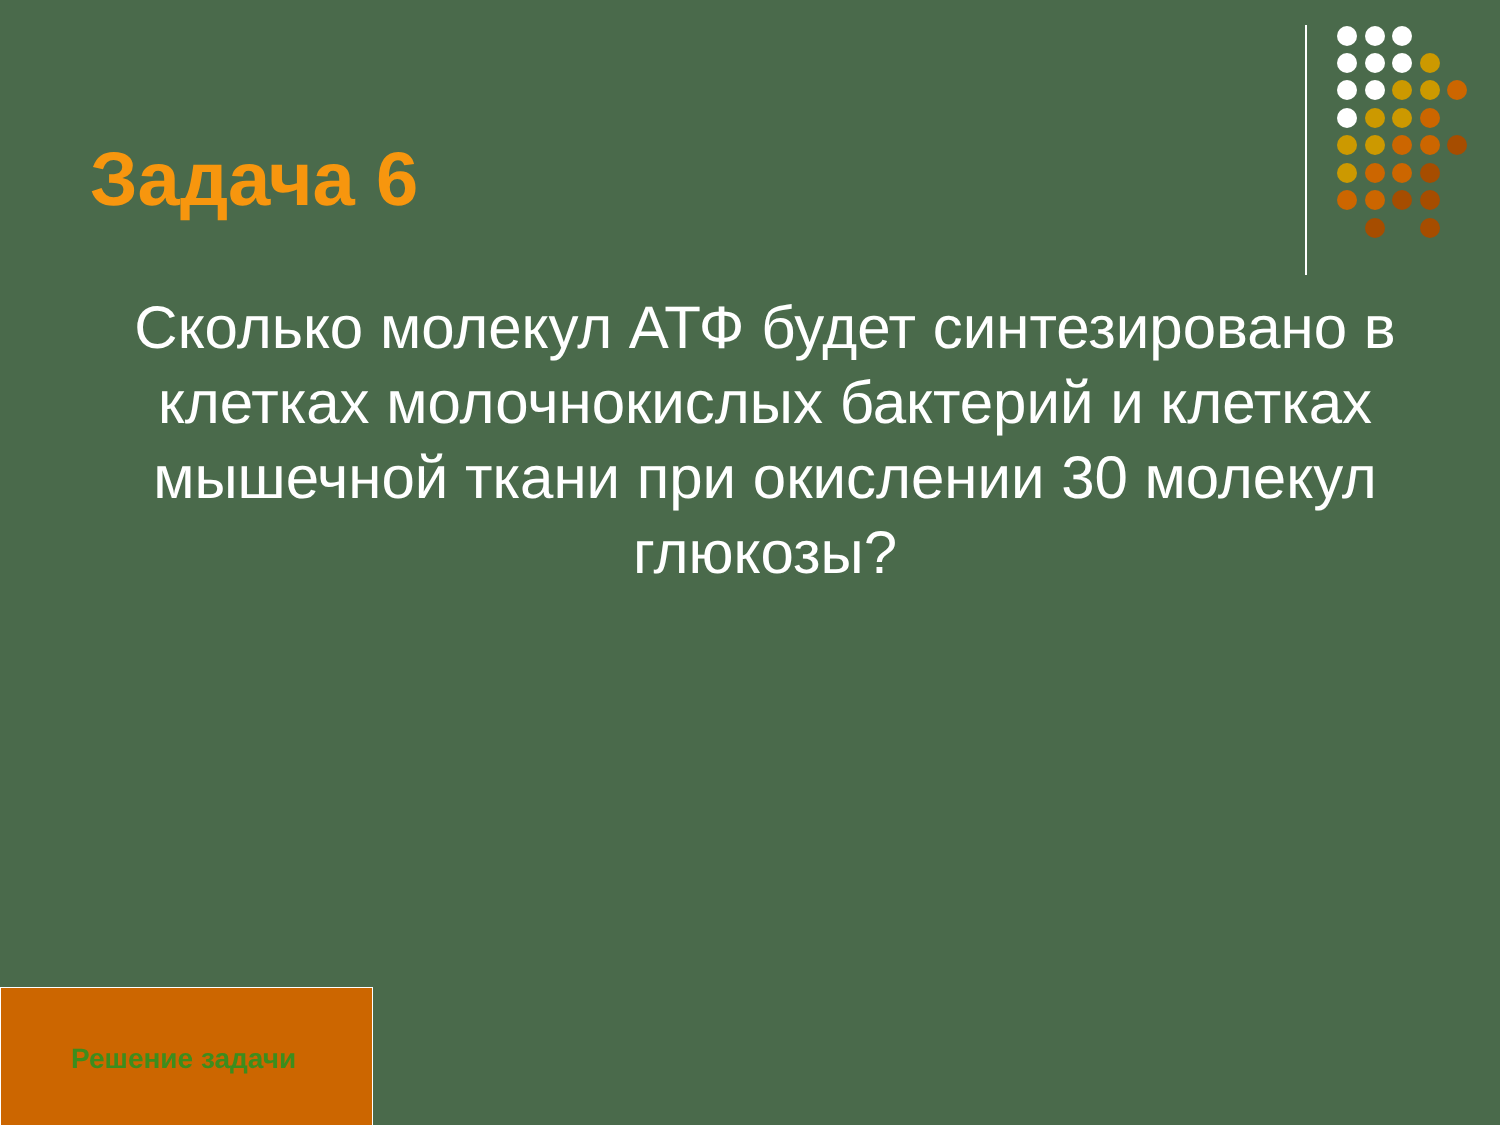Задача 6
Сколько молекул АТФ будет синтезировано в клетках молочнокислых бактерий и клетках мышечной ткани при окислении 30 молекул глюкозы?
Решение задачи